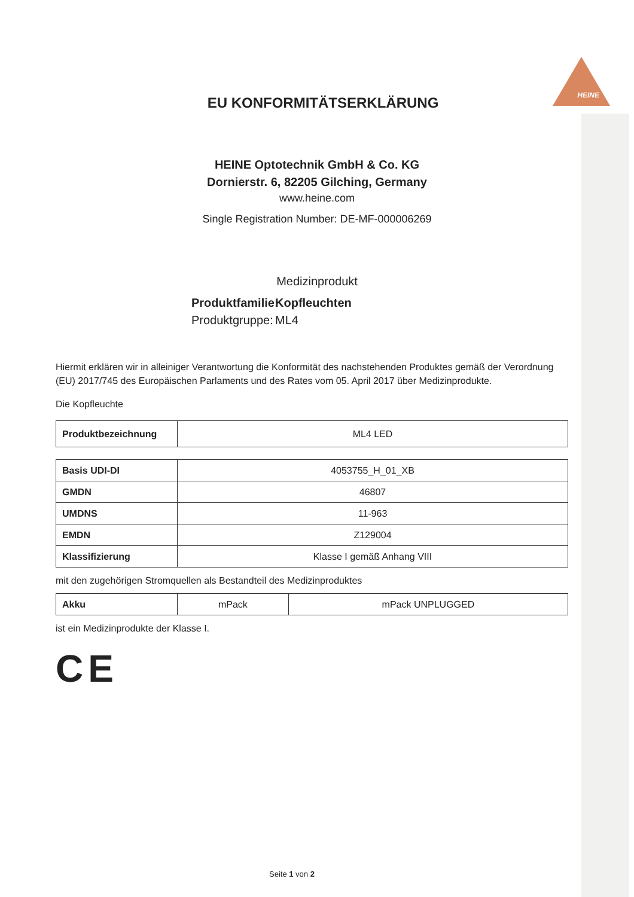HEINE
EU KONFORMITÄTSERKLÄRUNG
HEINE Optotechnik GmbH & Co. KG
Dornierstr. 6, 82205 Gilching, Germany
www.heine.com
Single Registration Number: DE-MF-000006269
Medizinprodukt
Produktfamilie:
Kopfleuchten
Produktgruppe:
ML4
Hiermit erklären wir in alleiniger Verantwortung die Konformität des nachstehenden Produktes gemäß der Verordnung (EU) 2017/745 des Europäischen Parlaments und des Rates vom 05. April 2017 über Medizinprodukte.
Die Kopfleuchte
| Produktbezeichnung | ML4 LED |
| Basis UDI-DI | 4053755_H_01_XB |
| GMDN | 46807 |
| UMDNS | 11-963 |
| EMDN | Z129004 |
| Klassifizierung | Klasse I gemäß Anhang VIII |
mit den zugehörigen Stromquellen als Bestandteil des Medizinproduktes
| Akku | mPack | mPack UNPLUGGED |
ist ein Medizinprodukte der Klasse I.
CE
Seite 1 von 2